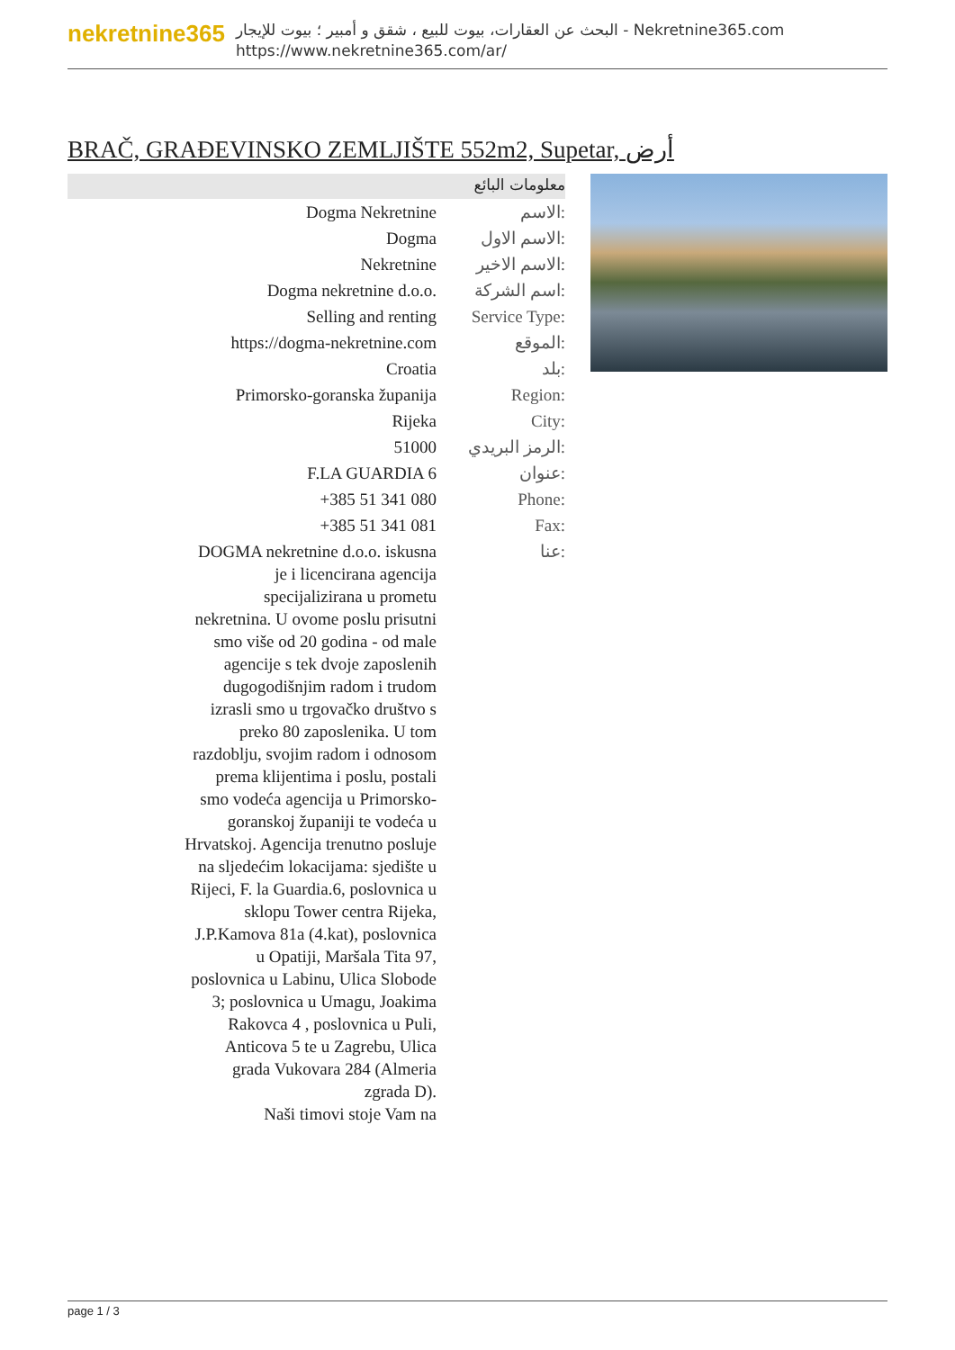nekretnine365
البحث عن العقارات، بيوت للبيع ، شقق و أمبير ؛ بيوت للإيجار - Nekretnine365.com
https://www.nekretnine365.com/ar/
BRAČ, GRAĐEVINSKO ZEMLJIŠTE 552m2, Supetar, أرض
معلومات البائع
| Dogma Nekretnine | الاسم: |
| Dogma | الاسم الاول: |
| Nekretnine | الاسم الاخير: |
| Dogma nekretnine d.o.o. | اسم الشركة: |
| Selling and renting | Service Type: |
| https://dogma-nekretnine.com | الموقع: |
| Croatia | بلد: |
| Primorsko-goranska županija | Region: |
| Rijeka | City: |
| 51000 | الرمز البريدي: |
| F.LA GUARDIA 6 | عنوان: |
| +385 51 341 080 | Phone: |
| +385 51 341 081 | Fax: |
| DOGMA nekretnine d.o.o. iskusna je i licencirana agencija specijalizirana u prometu nekretnina. U ovome poslu prisutni smo više od 20 godina - od male agencije s tek dvoje zaposlenih dugogodišnjim radom i trudom izrasli smo u trgovačko društvo s preko 80 zaposlenika. U tom razdoblju, svojim radom i odnosom prema klijentima i poslu, postali smo vodeća agencija u Primorsko-goranskoj županiji te vodeća u Hrvatskoj. Agencija trenutno posluje na sljedećim lokacijama: sjedište u Rijeci, F. la Guardia.6, poslovnica u sklopu Tower centra Rijeka, J.P.Kamova 81a (4.kat), poslovnica u Opatiji, Maršala Tita 97, poslovnica u Labinu, Ulica Slobode 3; poslovnica u Umagu, Joakima Rakovca 4 , poslovnica u Puli, Anticova 5 te u Zagrebu, Ulica grada Vukovara 284 (Almeria zgrada D). Naši timovi stoje Vam na | عنا: |
page 1 / 3